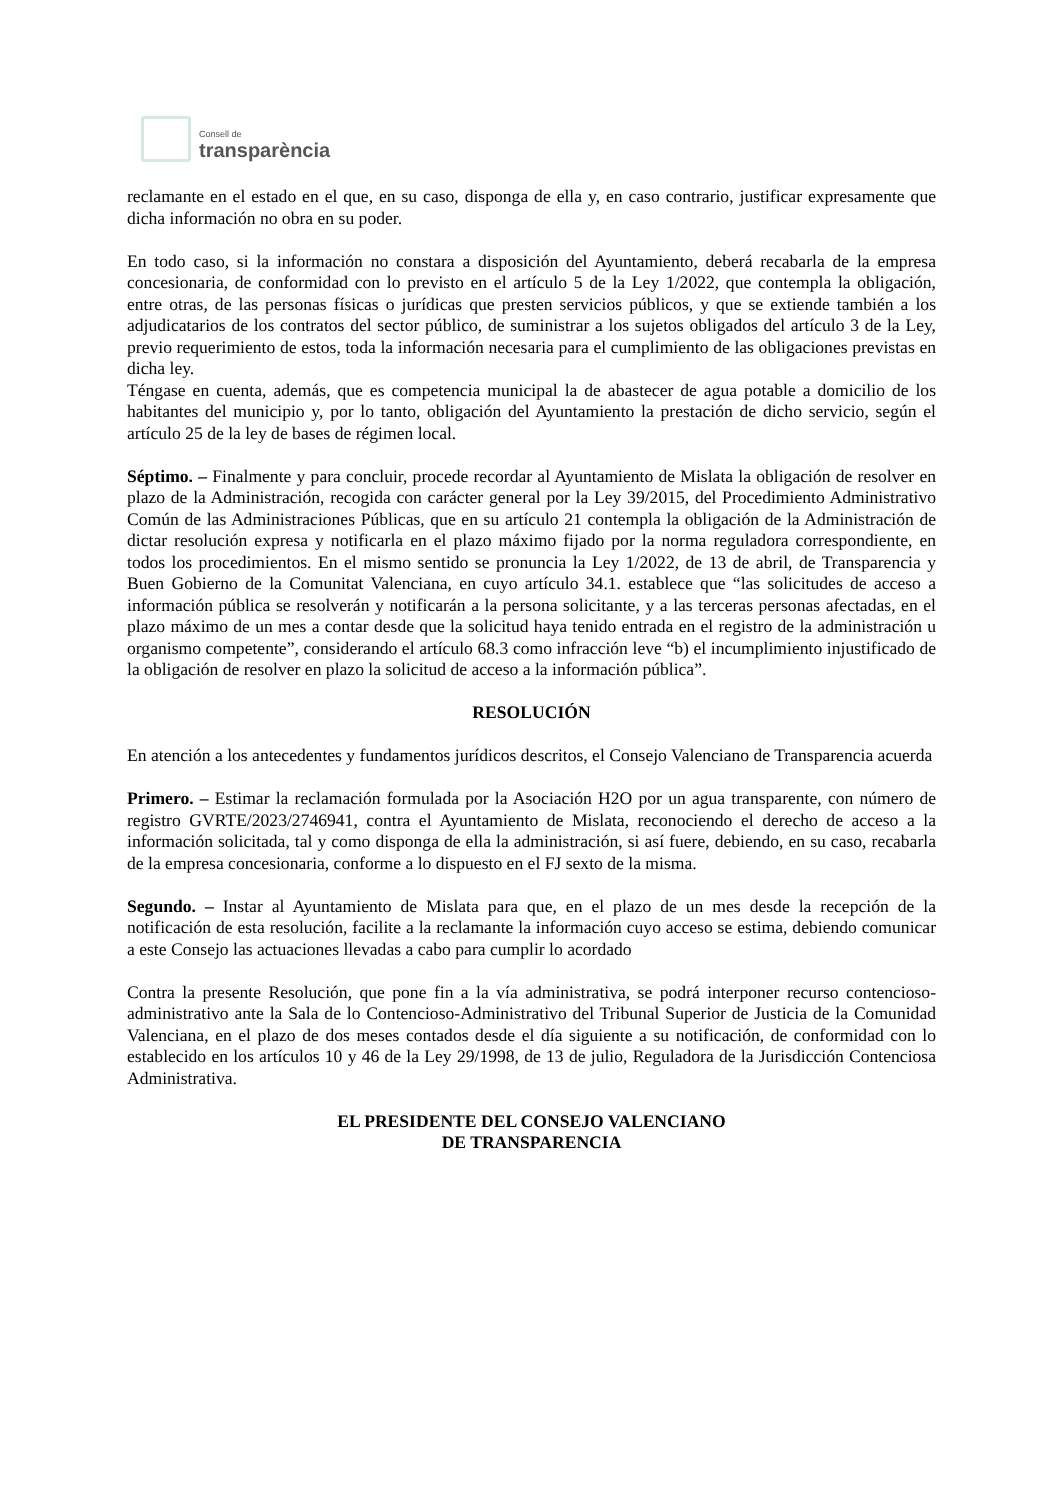Consell de
transparència
reclamante en el estado en el que, en su caso, disponga de ella y, en caso contrario, justificar expresamente que dicha información no obra en su poder.
En todo caso, si la información no constara a disposición del Ayuntamiento, deberá recabarla de la empresa concesionaria, de conformidad con lo previsto en el artículo 5 de la Ley 1/2022, que contempla la obligación, entre otras, de las personas físicas o jurídicas que presten servicios públicos, y que se extiende también a los adjudicatarios de los contratos del sector público, de suministrar a los sujetos obligados del artículo 3 de la Ley, previo requerimiento de estos, toda la información necesaria para el cumplimiento de las obligaciones previstas en dicha ley.
Téngase en cuenta, además, que es competencia municipal la de abastecer de agua potable a domicilio de los habitantes del municipio y, por lo tanto, obligación del Ayuntamiento la prestación de dicho servicio, según el artículo 25 de la ley de bases de régimen local.
Séptimo. – Finalmente y para concluir, procede recordar al Ayuntamiento de Mislata la obligación de resolver en plazo de la Administración, recogida con carácter general por la Ley 39/2015, del Procedimiento Administrativo Común de las Administraciones Públicas, que en su artículo 21 contempla la obligación de la Administración de dictar resolución expresa y notificarla en el plazo máximo fijado por la norma reguladora correspondiente, en todos los procedimientos. En el mismo sentido se pronuncia la Ley 1/2022, de 13 de abril, de Transparencia y Buen Gobierno de la Comunitat Valenciana, en cuyo artículo 34.1. establece que “las solicitudes de acceso a información pública se resolverán y notificarán a la persona solicitante, y a las terceras personas afectadas, en el plazo máximo de un mes a contar desde que la solicitud haya tenido entrada en el registro de la administración u organismo competente”, considerando el artículo 68.3 como infracción leve “b) el incumplimiento injustificado de la obligación de resolver en plazo la solicitud de acceso a la información pública”.
RESOLUCIÓN
En atención a los antecedentes y fundamentos jurídicos descritos, el Consejo Valenciano de Transparencia acuerda
Primero. – Estimar la reclamación formulada por la Asociación H2O por un agua transparente, con número de registro GVRTE/2023/2746941, contra el Ayuntamiento de Mislata, reconociendo el derecho de acceso a la información solicitada, tal y como disponga de ella la administración, si así fuere, debiendo, en su caso, recabarla de la empresa concesionaria, conforme a lo dispuesto en el FJ sexto de la misma.
Segundo. – Instar al Ayuntamiento de Mislata para que, en el plazo de un mes desde la recepción de la notificación de esta resolución, facilite a la reclamante la información cuyo acceso se estima, debiendo comunicar a este Consejo las actuaciones llevadas a cabo para cumplir lo acordado
Contra la presente Resolución, que pone fin a la vía administrativa, se podrá interponer recurso contencioso-administrativo ante la Sala de lo Contencioso-Administrativo del Tribunal Superior de Justicia de la Comunidad Valenciana, en el plazo de dos meses contados desde el día siguiente a su notificación, de conformidad con lo establecido en los artículos 10 y 46 de la Ley 29/1998, de 13 de julio, Reguladora de la Jurisdicción Contenciosa Administrativa.
EL PRESIDENTE DEL CONSEJO VALENCIANO
DE TRANSPARENCIA